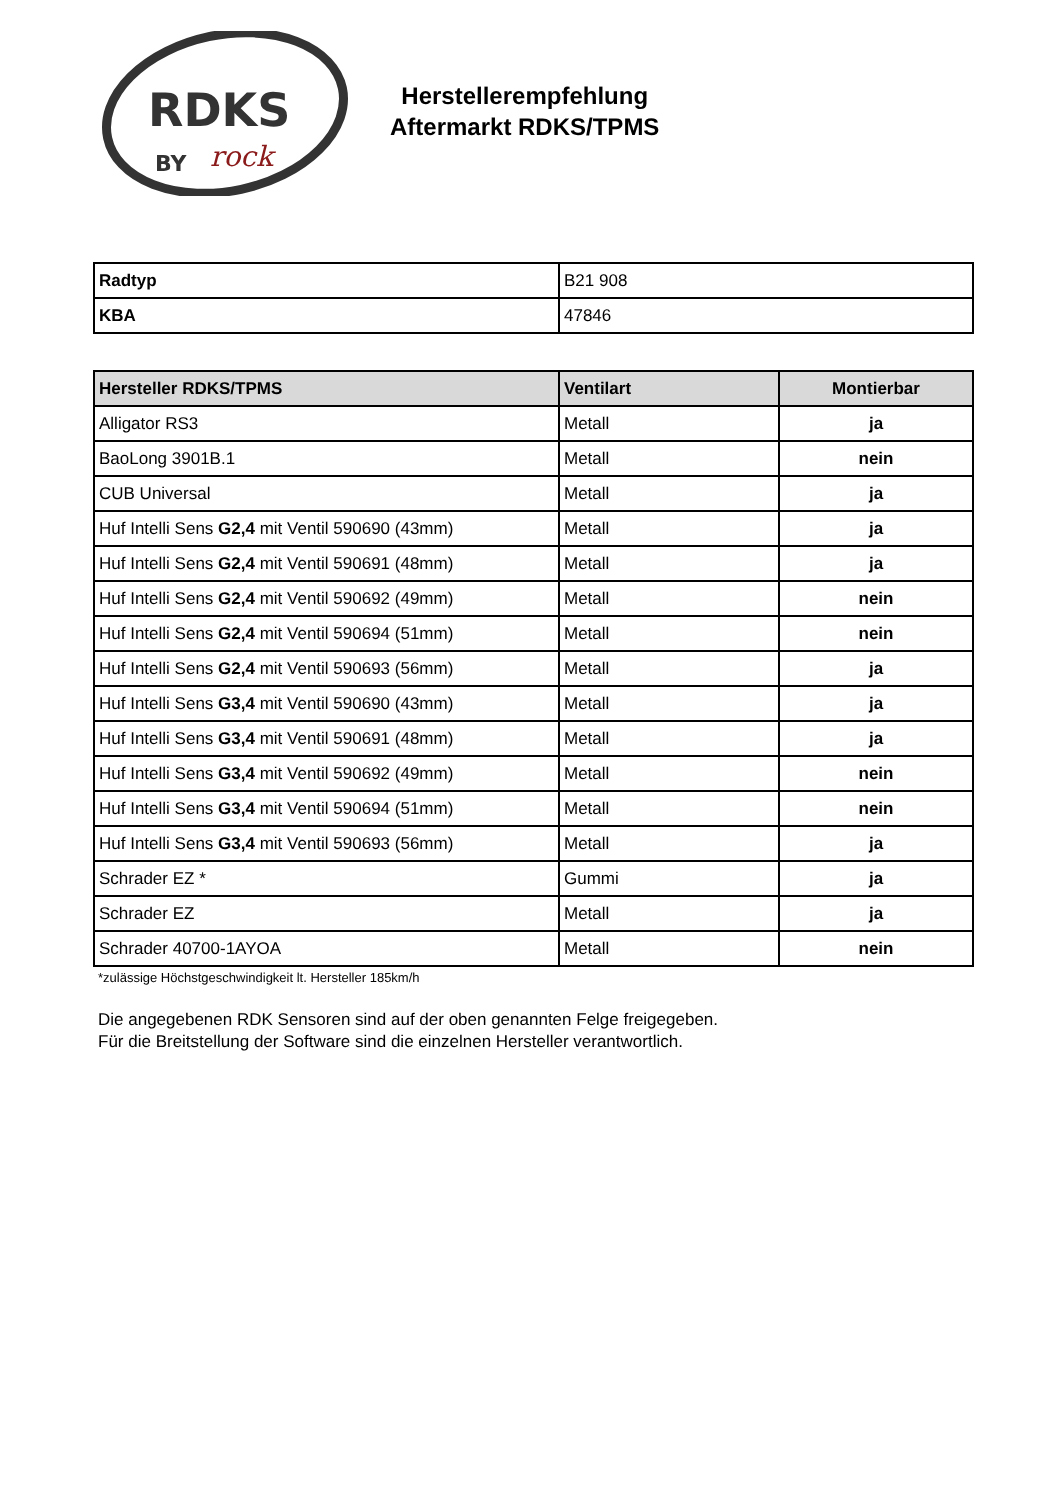RDKS
BY
rock
Herstellerempfehlung
Aftermarkt RDKS/TPMS
| Radtyp | B21 908 |
| KBA | 47846 |
| Hersteller RDKS/TPMS | Ventilart | Montierbar |
| --- | --- | --- |
| Alligator RS3 | Metall | ja |
| BaoLong 3901B.1 | Metall | nein |
| CUB Universal | Metall | ja |
| Huf Intelli Sens G2,4 mit Ventil 590690 (43mm) | Metall | ja |
| Huf Intelli Sens G2,4 mit Ventil 590691 (48mm) | Metall | ja |
| Huf Intelli Sens G2,4 mit Ventil 590692 (49mm) | Metall | nein |
| Huf Intelli Sens G2,4 mit Ventil 590694 (51mm) | Metall | nein |
| Huf Intelli Sens G2,4 mit Ventil 590693 (56mm) | Metall | ja |
| Huf Intelli Sens G3,4 mit Ventil 590690 (43mm) | Metall | ja |
| Huf Intelli Sens G3,4 mit Ventil 590691 (48mm) | Metall | ja |
| Huf Intelli Sens G3,4 mit Ventil 590692 (49mm) | Metall | nein |
| Huf Intelli Sens G3,4 mit Ventil 590694 (51mm) | Metall | nein |
| Huf Intelli Sens G3,4 mit Ventil 590693 (56mm) | Metall | ja |
| Schrader EZ * | Gummi | ja |
| Schrader EZ | Metall | ja |
| Schrader 40700-1AYOA | Metall | nein |
*zulässige Höchstgeschwindigkeit lt. Hersteller 185km/h
Die angegebenen RDK Sensoren sind auf der oben genannten Felge freigegeben.
Für die Breitstellung der Software sind die einzelnen Hersteller verantwortlich.